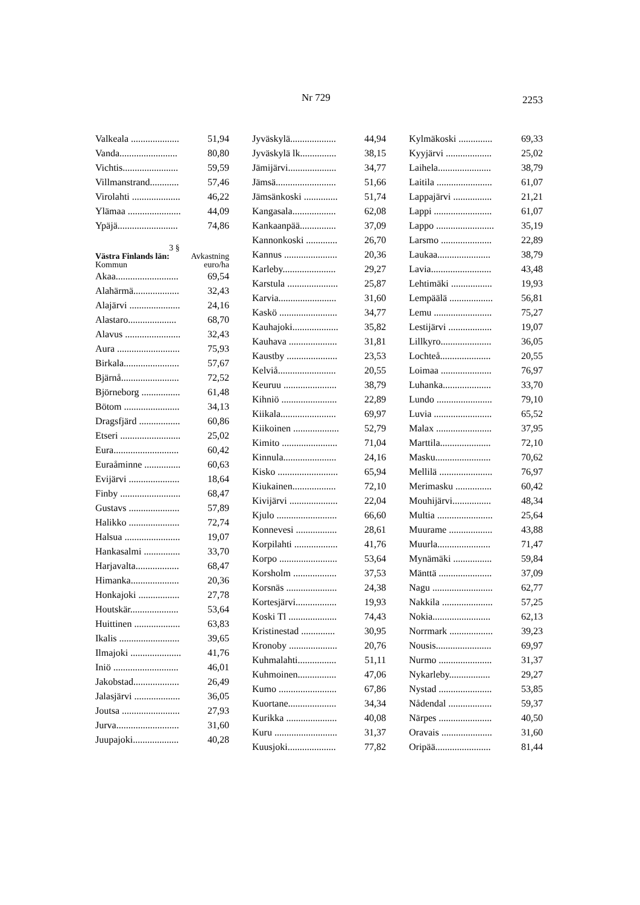Nr 729 2253
| Valkeala .................... | 51,94 |
| Vanda........................ | 80,80 |
| Vichtis....................... | 59,59 |
| Villmanstrand............ | 57,46 |
| Virolahti .................... | 46,22 |
| Ylämaa ...................... | 44,09 |
| Ypäjä......................... | 74,86 |
3 §
Västra Finlands län: Avkastning
Kommun euro/ha
| Akaa.......................... | 69,54 |
| Alahärmä................... | 32,43 |
| Alajärvi ..................... | 24,16 |
| Alastaro.................... | 68,70 |
| Alavus ....................... | 32,43 |
| Aura .......................... | 75,93 |
| Birkala....................... | 57,67 |
| Bjärnå........................ | 72,52 |
| Björneborg ................ | 61,48 |
| Bötom ....................... | 34,13 |
| Dragsfjärd ................. | 60,86 |
| Etseri ......................... | 25,02 |
| Eura........................... | 60,42 |
| Euraåminne ............... | 60,63 |
| Evijärvi ..................... | 18,64 |
| Finby ......................... | 68,47 |
| Gustavs ..................... | 57,89 |
| Halikko ..................... | 72,74 |
| Halsua ....................... | 19,07 |
| Hankasalmi ............... | 33,70 |
| Harjavalta.................. | 68,47 |
| Himanka.................... | 20,36 |
| Honkajoki ................. | 27,78 |
| Houtskär.................... | 53,64 |
| Huittinen ................... | 63,83 |
| Ikalis ......................... | 39,65 |
| Ilmajoki ..................... | 41,76 |
| Iniö ........................... | 46,01 |
| Jakobstad................... | 26,49 |
| Jalasjärvi ................... | 36,05 |
| Joutsa ........................ | 27,93 |
| Jurva.......................... | 31,60 |
| Juupajoki................... | 40,28 |
| Jyväskylä................... | 44,94 |
| Jyväskylä lk............... | 38,15 |
| Jämijärvi.................... | 34,77 |
| Jämsä......................... | 51,66 |
| Jämsänkoski .............. | 51,74 |
| Kangasala.................. | 62,08 |
| Kankaanpää............... | 37,09 |
| Kannonkoski ............. | 26,70 |
| Kannus ...................... | 20,36 |
| Karleby...................... | 29,27 |
| Karstula ..................... | 25,87 |
| Karvia........................ | 31,60 |
| Kaskö ........................ | 34,77 |
| Kauhajoki................... | 35,82 |
| Kauhava .................... | 31,81 |
| Kaustby ..................... | 23,53 |
| Kelviå........................ | 20,55 |
| Keuruu ...................... | 38,79 |
| Kihniö ....................... | 22,89 |
| Kiikala....................... | 69,97 |
| Kiikoinen ................... | 52,79 |
| Kimito ....................... | 71,04 |
| Kinnula...................... | 24,16 |
| Kisko ......................... | 65,94 |
| Kiukainen.................. | 72,10 |
| Kivijärvi .................... | 22,04 |
| Kjulo ......................... | 66,60 |
| Konnevesi ................. | 28,61 |
| Korpilahti .................. | 41,76 |
| Korpo ........................ | 53,64 |
| Korsholm .................. | 37,53 |
| Korsnäs ..................... | 24,38 |
| Kortesjärvi................. | 19,93 |
| Koski Tl .................... | 74,43 |
| Kristinestad .............. | 30,95 |
| Kronoby .................... | 20,76 |
| Kuhmalahti................ | 51,11 |
| Kuhmoinen................ | 47,06 |
| Kumo ........................ | 67,86 |
| Kuortane.................... | 34,34 |
| Kurikka ..................... | 40,08 |
| Kuru .......................... | 31,37 |
| Kuusjoki.................... | 77,82 |
| Kylmäkoski .............. | 69,33 |
| Kyyjärvi ................... | 25,02 |
| Laihela...................... | 38,79 |
| Laitila ....................... | 61,07 |
| Lappajärvi ................ | 21,21 |
| Lappi ........................ | 61,07 |
| Lappo ........................ | 35,19 |
| Larsmo ..................... | 22,89 |
| Laukaa...................... | 38,79 |
| Lavia......................... | 43,48 |
| Lehtimäki ................. | 19,93 |
| Lempäälä .................. | 56,81 |
| Lemu ........................ | 75,27 |
| Lestijärvi .................. | 19,07 |
| Lillkyro..................... | 36,05 |
| Lochteå..................... | 20,55 |
| Loimaa ..................... | 76,97 |
| Luhanka.................... | 33,70 |
| Lundo ....................... | 79,10 |
| Luvia ........................ | 65,52 |
| Malax ....................... | 37,95 |
| Marttila..................... | 72,10 |
| Masku....................... | 70,62 |
| Mellilä ...................... | 76,97 |
| Merimasku ............... | 60,42 |
| Mouhijärvi................ | 48,34 |
| Multia ....................... | 25,64 |
| Muurame .................. | 43,88 |
| Muurla...................... | 71,47 |
| Mynämäki ................ | 59,84 |
| Mänttä ...................... | 37,09 |
| Nagu ......................... | 62,77 |
| Nakkila ..................... | 57,25 |
| Nokia........................ | 62,13 |
| Norrmark .................. | 39,23 |
| Nousis....................... | 69,97 |
| Nurmo ...................... | 31,37 |
| Nykarleby................. | 29,27 |
| Nystad ...................... | 53,85 |
| Nådendal .................. | 59,37 |
| Närpes ...................... | 40,50 |
| Oravais ..................... | 31,60 |
| Oripää....................... | 81,44 |